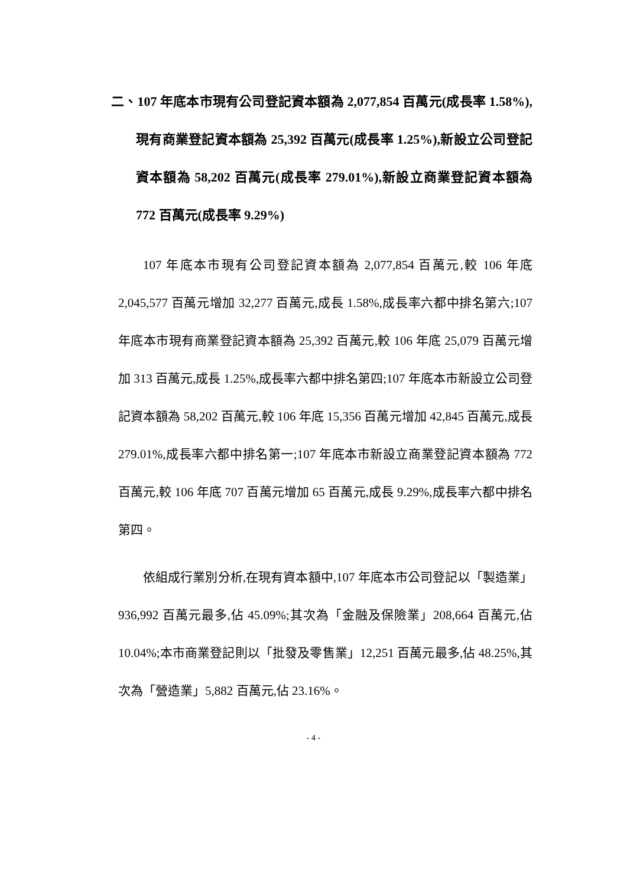二、107 年底本市現有公司登記資本額為 2,077,854 百萬元(成長率 1.58%),現有商業登記資本額為 25,392 百萬元(成長率 1.25%),新設立公司登記資本額為 58,202 百萬元(成長率 279.01%),新設立商業登記資本額為 772 百萬元(成長率 9.29%)
107 年底本市現有公司登記資本額為 2,077,854 百萬元,較 106 年底 2,045,577 百萬元增加 32,277 百萬元,成長 1.58%,成長率六都中排名第六;107 年底本市現有商業登記資本額為 25,392 百萬元,較 106 年底 25,079 百萬元增加 313 百萬元,成長 1.25%,成長率六都中排名第四;107 年底本市新設立公司登記資本額為 58,202 百萬元,較 106 年底 15,356 百萬元增加 42,845 百萬元,成長 279.01%,成長率六都中排名第一;107 年底本市新設立商業登記資本額為 772 百萬元,較 106 年底 707 百萬元增加 65 百萬元,成長 9.29%,成長率六都中排名第四。
依組成行業別分析,在現有資本額中,107 年底本市公司登記以「製造業」936,992 百萬元最多,佔 45.09%;其次為「金融及保險業」208,664 百萬元,佔 10.04%;本市商業登記則以「批發及零售業」12,251 百萬元最多,佔 48.25%,其次為「營造業」5,882 百萬元,佔 23.16%。
- 4 -